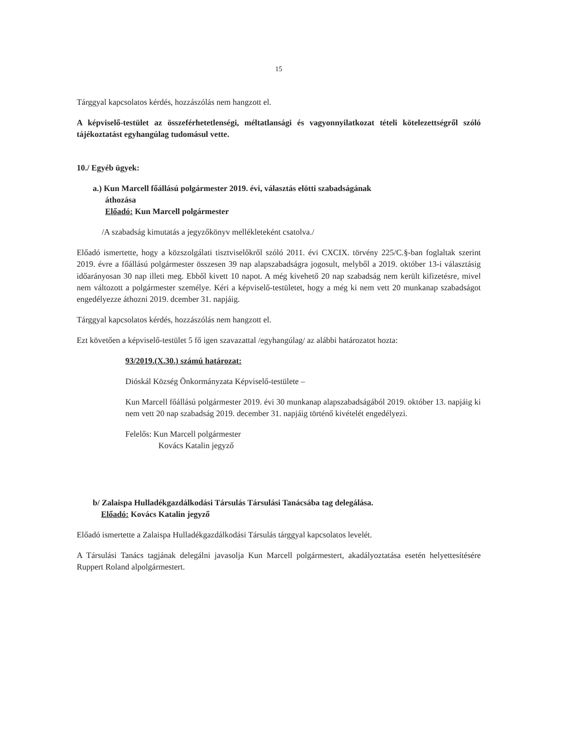15
Tárggyal kapcsolatos kérdés, hozzászólás nem hangzott el.
A képviselő-testület az összeférhetetlenségi, méltatlansági és vagyonnyilatkozat tételi kötelezettségről szóló tájékoztatást egyhangúlag tudomásul vette.
10./ Egyéb ügyek:
a.) Kun Marcell főállású polgármester 2019. évi, választás elötti szabadságának
áthozása
Előadó: Kun Marcell polgármester
/A szabadság kimutatás a jegyzőkönyv mellékleteként csatolva./
Előadó ismertette, hogy a közszolgálati tisztviselőkről szóló 2011. évi CXCIX. törvény 225/C.§-ban foglaltak szerint 2019. évre a főállású polgármester összesen 39 nap alapszabadságra jogosult, melyből a 2019. október 13-i választásig időarányosan 30 nap illeti meg. Ebből kivett 10 napot. A még kivehető 20 nap szabadság nem került kifizetésre, mivel nem változott a polgármester személye. Kéri a képviselő-testületet, hogy a még ki nem vett 20 munkanap szabadságot engedélyezze áthozni 2019. dcember 31. napjáig.
Tárggyal kapcsolatos kérdés, hozzászólás nem hangzott el.
Ezt követően a képviselő-testület 5 fő igen szavazattal /egyhangúlag/ az alábbi határozatot hozta:
93/2019.(X.30.) számú határozat:
Dióskál Község Önkormányzata Képviselő-testülete –
Kun Marcell főállású polgármester 2019. évi 30 munkanap alapszabadságából 2019. október 13. napjáig ki nem vett 20 nap szabadság 2019. december 31. napjáig történő kivételét engedélyezi.
Felelős: Kun Marcell polgármester
Kovács Katalin jegyző
b/ Zalaispa Hulladékgazdálkodási Társulás Társulási Tanácsába tag delegálása.
Előadó: Kovács Katalin jegyző
Előadó ismertette a Zalaispa Hulladékgazdálkodási Társulás tárggyal kapcsolatos levelét.
A Társulási Tanács tagjának delegálni javasolja Kun Marcell polgármestert, akadályoztatása esetén helyettesítésére Ruppert Roland alpolgármestert.